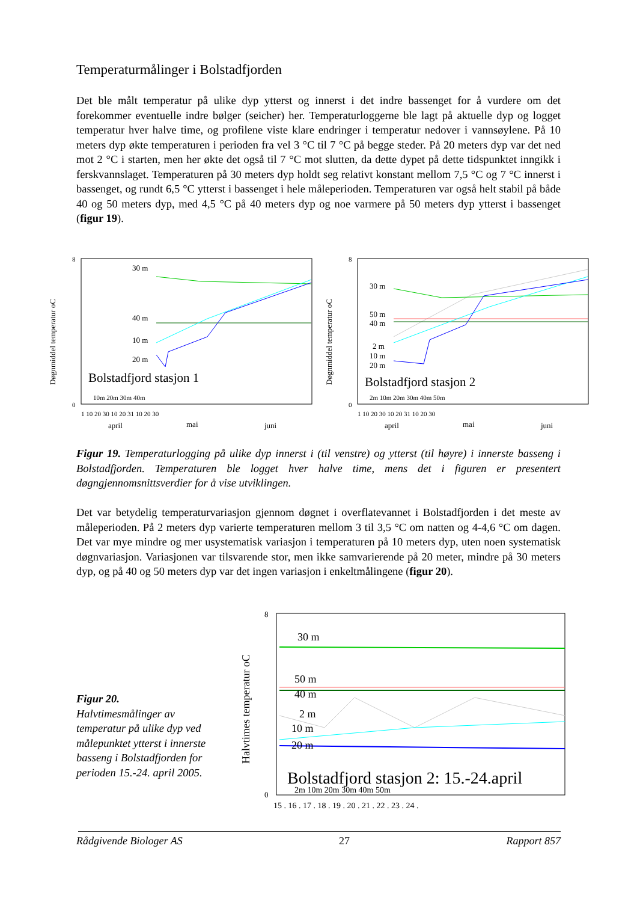Temperaturmålinger i Bolstadfjorden
Det ble målt temperatur på ulike dyp ytterst og innerst i det indre bassenget for å vurdere om det forekommer eventuelle indre bølger (seicher) her. Temperaturloggerne ble lagt på aktuelle dyp og logget temperatur hver halve time, og profilene viste klare endringer i temperatur nedover i vannsøylene. På 10 meters dyp økte temperaturen i perioden fra vel 3 °C til 7 °C på begge steder. På 20 meters dyp var det ned mot 2 °C i starten, men her økte det også til 7 °C mot slutten, da dette dypet på dette tidspunktet inngikk i ferskvannslaget. Temperaturen på 30 meters dyp holdt seg relativt konstant mellom 7,5 °C og 7 °C innerst i bassenget, og rundt 6,5 °C ytterst i bassenget i hele måleperioden. Temperaturen var også helt stabil på både 40 og 50 meters dyp, med 4,5 °C på 40 meters dyp og noe varmere på 50 meters dyp ytterst i bassenget (figur 19).
Døgnmiddel temperatur oC
8
0
30 m
40 m
10 m
20 m
Bolstadfjord stasjon 1
10m 20m 30m 40m
1 10 20 30 10 20 31 10 20 30
april
mai
juni
Døgnmiddel temperatur oC
8
0
30 m
50 m
40 m
2 m
10 m
20 m
Bolstadfjord stasjon 2
2m 10m 20m 30m 40m 50m
1 10 20 30 10 20 31 10 20 30
april
mai
juni
Figur 19. Temperaturlogging på ulike dyp innerst i (til venstre) og ytterst (til høyre) i innerste basseng i Bolstadfjorden. Temperaturen ble logget hver halve time, mens det i figuren er presentert døgngjennomsnittsverdier for å vise utviklingen.
Det var betydelig temperaturvariasjon gjennom døgnet i overflatevannet i Bolstadfjorden i det meste av måleperioden. På 2 meters dyp varierte temperaturen mellom 3 til 3,5 °C om natten og 4-4,6 °C om dagen. Det var mye mindre og mer usystematisk variasjon i temperaturen på 10 meters dyp, uten noen systematisk døgnvariasjon. Variasjonen var tilsvarende stor, men ikke samvarierende på 20 meter, mindre på 30 meters dyp, og på 40 og 50 meters dyp var det ingen variasjon i enkeltmålingene (figur 20).
Figur 20.
Halvtimesmålinger av temperatur på ulike dyp ved målepunktet ytterst i innerste basseng i Bolstadfjorden for perioden 15.-24. april 2005.
Halvtimes temperatur oC
8
0
30 m
50 m
40 m
2 m
10 m
20 m
Bolstadfjord stasjon 2: 15.-24.april
2m 10m 20m 30m 40m 50m
15 . 16 . 17 . 18 . 19 . 20 . 21 . 22 . 23 . 24 .
Rådgivende Biologer AS 27 Rapport 857